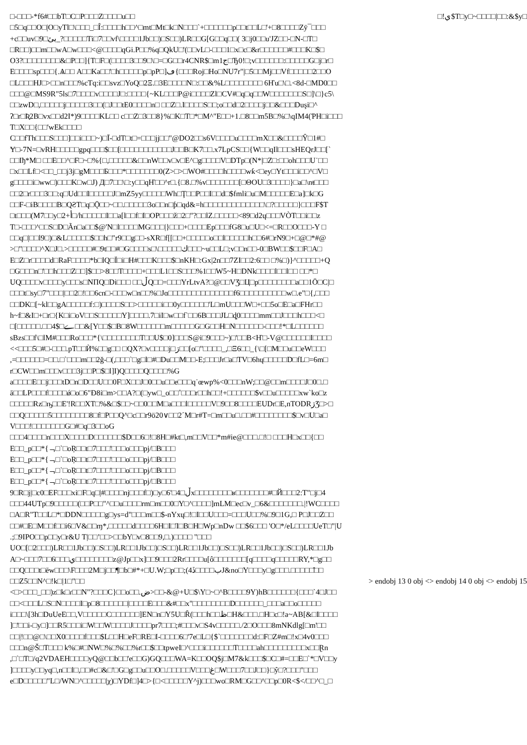□-□□□-*f6#□□bT□C□P□□□Z□□□□u□□ □!ي$T□y□~□□□□|□□:&$y□
□5□q□□O□|O□yTl□\□□□_□Î:□□□□h□□^□mt□Mt□k□N□□□`+□□□□□□p□□t□□L□'+□8□□□□Zȳ¯□□□
+c□□uv□بئ□9_?□□□□□Ti□7□□vf\□□□□1Jb□□)□S□□)LR□□G[G□□q□□( 3□j0□□u'JZ□□-□N-□T□
□R□□)□□m□□wA□w□□□<@□□□□qGi.P□□%q□QkU□'(□□vL□-□□□1□x□c□&r□□□□□□#□□□K□$□
O3?□□□□□□□□&□P□□]{T□F□(□□□□3□□9□\□=□G□□r4CNR$□m1ج□Ђ0!□;v□□□□□□:□□□□□G□j□r□
E□□□□sp□□□{.Ѧ□□ A□□Ka□□'□h□□□□□p□pP□]ڡ{□□□Roj□Ho□NU7r"|□5□□Mj□□Vf□□□□□2□□O
□L□□□HJ□>□□n□□□%cTq:i□□svz□YoQ□2Ξ.□3E□□□□N□:□□&%L□□□□□□□□ 6Ҥu□\□.<8d-□MD0□□
□□□@□MS9R"5ls□7□□□□v□□□□J□:□□□□{~KL□□□P@i□□□□Zl□CV#□q□q□□W□□□□□□□S□]\□}c5\
□□zwD□,□□□□□j□□□□□3□□(□J□□tE0□□□□n□ □□Z□.I□□□□S□□;o□□d□2□□□□j□□&□□□Duşi□^
ʔ□r□Ʀ2B□vx□□d2I*)9□□□□KL□□ c□□Z□3□□8}%□K□T□*□M^"E□□+1.□8□□m5B□%□\qIM4(ƤH□i□□□
T□X□□{□□'wEk□□□□
C□□fTh□□□S□□□]□□i□□□~)□Ī-□dT□t□=□□□jj□□"@DO2□□s6V□□□□u□□□□mX□□&□□□□Ŷ□1#□
Ɏ□-7N=□vRH□□□□□gpq□□□$□□[□□□□□□□□□□□J□□B□K7□□.x7LpCS□□{W□□qIl□□□sHEQrJ□□[`
□□Iђ*M□ □□E□□^□F□~□%{□,□□□□□&□□nW□□v□v□E^□g□□□□V□DTp□(N*|□Z□:□□oh□□□U˙□□
□x□□Lf□<□□_□□j3j□gM□□□Б□□□*□□□□□□□0(Z>□>□WO#□□□□h□□□□wƙ<□ey□Yt□□□i□□^□V□
g□□□□i□ww□)□□□K□w□J) Д□7□□\□:y□□qҤ□□^r□.{□8.□%v□□□□□□□[□ΘOU□3□□□□}□a□\nŧ□□□
□□2□r□□□3□□:q□Ud□□I□□□□□J□mZ5yy□□□□□Wh□Ţ□□P□□I□□d□$fmli□u□M□□□□□E□a]□k□G
□□F-□iB□□□□B□QƧT□q□Ǭ□□~□□.□□□□□3o□□n□ƥ□qd&=h□□□□□□□□□□□□□\□?□□□□□}□□□F$T
□t□□□(M7□□y□2+أ□/h□□□□□I□□a[l□□f□I□OP□□□ž□2□"?□□lZ.□□□□□<89□d2ɥ□□□VÒT□□i□□z
T□-□□□^□□S□D□Ãn□a□□$@'N□l□□□□MG□□□|}□□□+□□□□Ep□□□fG8□u□U□<=□R□□O□□□-Y □
□□q□|□□l9□)□&L□□□□□$□□h□"r9□□g□□-sXR□f[[□□+□□□□□o□□l□□□□□h□□6#□rN9□+□@□*#@
>□"□□□□^X□J□.>□□□□□#□9t□□#□G□□□□s□\□□□□□ك□□□~u□□L□;v□□n□□-0□BW□□$□□F□A□
E□Z□r□□□□d□RaF□□□□*b□lQ□Ï□i□H#□□□K□□□$□nKH□:Gx|2n□□7ZI□□2:6□□ □%□)}^□□□□□+Q
□G□□□n□'□□h□□□Z□□]$□□>8□□T□□□□+□□□L1□□S□□□%1□□W5~H□DNk□□□□l□□l□□ □□*□
UQ□□□□v□□□□y□□□s□NΠQ□Di□□□ □□ڵQ□□=□□□YrLtvA?□@□□VƷ□Ц□p□□□□□□□□a□□1Ō□C|□
□□□t□sy□7"□□□|□□2□!□□6cn□-□□□w□n□□%□Jɑ□□□□□□□□□□□□□□f6□□□□□□□□□□w□.e"□{,□□□
□□DK□[~kl□□gA□□□□□f:□)□□□□S□□>□□□□□i□□0y□□□□□□'L□mU□□□W□+□□5o□E□a□FHr□□
h~f□&I□+□r□{K□i□oV□□S□□□□□Y]□□□□.7□iI□w□□f`□□6B□□□JL□ȡ0□□□□mm□□J□□□h□□□<□
□[□□□□□.□□ے□$4□□&[Y□□$□B□8W□□□□□□m□□□□□G□G□□H□N□□□□□□-□□□!*□L□□□□□□
sBzs□□f\□lM#□□□Ro□□□*{\□□□□□□□□T□□U$□0]□□□S@i□9□□□~)□'□□B<Ҥ□-V@□□□□□□I□□□□
<<□□□5□#□-□□□.pT□□Ѝ%□□g□□ □QX?□v□□□□j□ڗ□□[o□"□□□□_,□Ξ6□□_{\□[□M□□u□□eW□□□
,=□□□□□□=□□.□`□□□m□□2ğ-□(,□□□`□g□l□#□Du□□M□□-E;□□□Jr□a□TV□6hɥ□□□□□D□fL□=6m□
r□CW□□m□□□v□□□3j□□P□$□l]I)Q□□□□Q□□□□%G
a□□□□E□□j□□□tD□n□D□□U□□0F□X□□J□0□□u□□e□□□q˙œwp%<0□□□nW;□□@□□m□□□□J□0□.□
ā□□LP□□□f□□□□ǿ□o□6"Ɖ8i□m>□□A?□(□yw□_o□□˚□□□r□□h□□!+□□□□□□$v□□u□□□□□xw`ko□z
□□□□□Rz□ҧ□□E'!R□□XT□%&□$□□~□□0□□M□a□□□l□□□□□V□9□□8□□□□EUDr□E,nTODRڗƷ□>□
□□Q□□□□□5□□□□□□□□8□f□P□□Q^□c□□r9ö20∨□□2΄M□r#T=□m□□u□.□□#□□□□□□□□$□v□U□a□
V□□□!□□□□□□□G□#□q□3□□oG
□□□4□□□□n□□□X□□□□D□□□□□□$D□□6□!□8H□#kt□,m□□V□□*m#ie@□□□.□!□ □□□H□x□□{□□
E□□_p□□*{ᆨ□`□oŖ□□t□7□□□'□□□o□□□pj/□B□□□
E□□_p□□*{ᆨ□`□oŖ□□t□7□□□'□□□o□□□pj/□B□□□
E□□_p□□*{ᆨ□`□oŖ□□t□7□□□'□□□o□□□pj/□B□□□
E□□_p□□*{ᆨ□`□oŖ□□t□7□□□'□□□o□□□pj/□B□□□
9□R□j|□c0□EF□□□xi□F□q□|#□□□□nj□□□f□)□y□6'□4□ڵx□□□□□□□□ʁ□□□□□□□#□Й□□□2:T"□j□4
□□□44UTp□9□□□□□(□□P□□"^□□u□□□□rm□m□□0□Y□^□□□□]mLM□ec□v_□6&□□□□□□□.|!WC□□□□
□A□R"T□□L□*□DDN□□□□□g□ys=d"□□□m□□$-nYxɥ□!□I□□U□□□=□□□U□□%□9□1G,□ P□J□□Z□□
□□#□E□M□□f□□i6□V&□□ɱ*,□□□□□d□□□□6H□I□Ί□B□H□Wp□nDw □□$6□□□ 'O□*/eL□□□□UeT□"|U
.;□9IPO□□p□□y□r&U T|□□’□□>□□bY□v□8□□9,□.)□□□□ "□□□
UO□[□2□□□)LR□□1Jb□□)□S□□)LR□□1Jb□□)□S□□)LR□□1Jb□□)□S□□)LR□□1Jb□□)□S□□)LR□□1Jb
A□~□□□7□□ي□□□6□□□□□□□□z@Jp□□x]□□9□□□2Rr□□□□u[ô□□□□□□□[q□□□□q□□□□□RY,*□g□□
□□Q□□□t□ēw□□□\F□□□2M□j□□¶□b□#*+□U.W;□p□□;(4ب□□□□ڏJ&no□Y□□□y□g□□□.□□□□□̂□□
□□Z5□□N^□!k□|1□"□□ > endobj 13 0 obj <> endobj 14 0 obj <> endobj 15
<□>□□□_□□)z□k□ɾ□□N"?□□□C}□□o□□.ض>□□-&@+U□$\Y□~□^B□□□□9Y)hB□□□□□□{□□□`4□J□□
□□<□□□L□S□N□□□□I□p□8□□□□□□|□□□□E□□□&#□□x"□□□□□□□□D□□□□□□_□□□a□□o□□□□□
i□□□\[3h□DuUeE□□,V□□□□□C□□□□□□]EN□n□Y5U□Ȓ(□□□h□□ظ□H&□□□.□H□c□!a~AB[&□I□□□□
]□'□□i-□y□]□□R5□□□i□W□□W□□□□J□□□□pr7□□□;#□□□v□S4v□□□□□./2□O□□□8mNKdlg[□m'□□
□□|!□□@□\□□X0□□□□f□□□$L□□H□eF□RE□I-□□□□6□'7e□L□{$`□□□□□□□d:□F□Z#m□!x□4v0□□□
□□□n@Š□T□□□ k%□#□NW□%□%□□%r□□$□□tpweI□^□□□i□□□□□□T□□□□ah□□□□□□□□□x□□Ɽn
,□`□T□/q2VDAEH□□□□yQ@□□b□□'e□□G)GQ□□□WA=K□□OQ$j□M7&k□□□$□C□#=□□E□`*□V□□y
]□□□□y□□yq□,n□□l□,□□#c□&□'□G□g□□u□□O□.□□□□□V□□□ﻍ□W□□□7□□J□□}□ŷ□?□□□"□□□
e□D□□□□□"L□/WN□^□□□□□|χ)□YDf□]4□>{□<□□□□□Y^j)□□□wo□RM□G□□^□□p□0R<$</□□^□_□